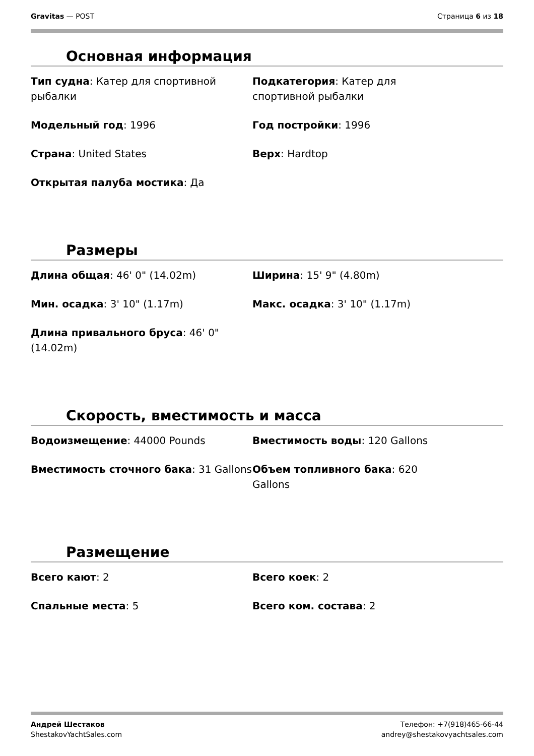Gravitas — POST Страница 6 из 18
Основная информация
Тип судна: Катер для спортивной рыбалки
Подкатегория: Катер для
спортивной рыбалки
Модельный год: 1996
Год постройки: 1996
Страна: United States
Верх: Hardtop
Открытая палуба мостика: Да
Размеры
Длина общая: 46' 0" (14.02m)
Ширина: 15' 9" (4.80m)
Мин. осадка: 3' 10" (1.17m)
Макс. осадка: 3' 10" (1.17m)
Длина привального бруса: 46' 0" (14.02m)
Скорость, вместимость и масса
Водоизмещение: 44000 Pounds
Вместимость воды: 120 Gallons
Вместимость сточного бака: 31 Gallons
Объем топливного бака: 620
Gallons
Размещение
Всего кают: 2
Всего коек: 2
Спальные места: 5
Всего ком. состава: 2
Андрей Шестаков
ShestakovYachtSales.com
Телефон: +7(918)465-66-44
andrey@shestakovyachtsales.com